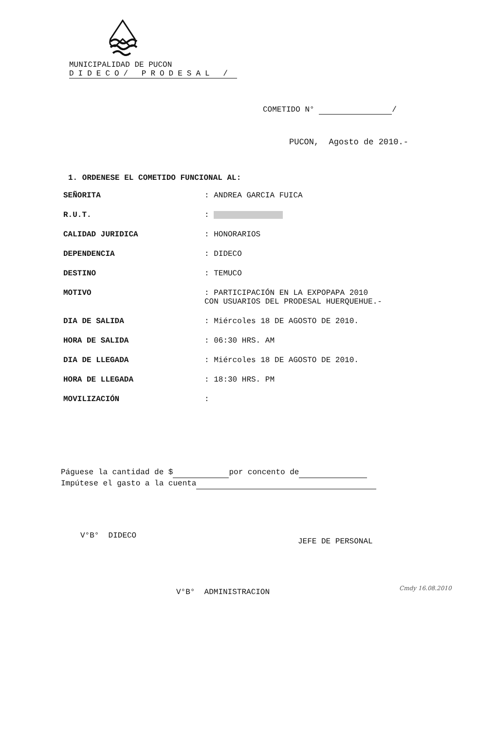MUNICIPALIDAD DE PUCON
DIDECO/ PRODESAL /
COMETIDO N° /
PUCON, Agosto de 2010.-
1. ORDENESE EL COMETIDO FUNCIONAL AL:
SEÑORITA : ANDREA GARCIA FUICA
R.U.T. :
CALIDAD JURIDICA : HONORARIOS
DEPENDENCIA : DIDECO
DESTINO : TEMUCO
MOTIVO : PARTICIPACIÓN EN LA EXPOPAPA 2010
CON USUARIOS DEL PRODESAL HUERQUEHUE.-
DIA DE SALIDA : Miércoles 18 DE AGOSTO DE 2010.
HORA DE SALIDA : 06:30 HRS. AM
DIA DE LLEGADA : Miércoles 18 DE AGOSTO DE 2010.
HORA DE LLEGADA : 18:30 HRS. PM
MOVILIZACIÓN :
Páguese la cantidad de $ por concento de
Impútese el gasto a la cuenta
V°B° DIDECO
JEFE DE PERSONAL
V°B° ADMINISTRACION Cmdy 16.08.2010